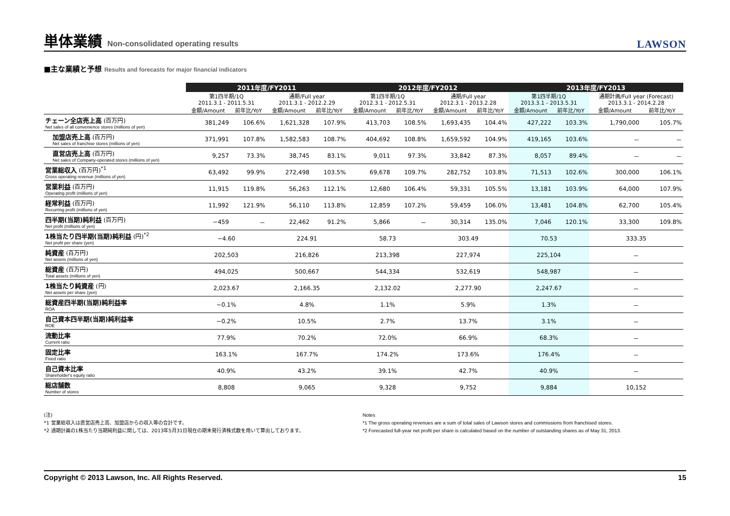単体業績 Non-consolidated operating results
LAWSON
■主な業績と予想 Results and forecasts for major financial indicators
| | 2011年度/FY2011 | | | | 2012年度/FY2012 | | | | 2013年度/FY2013 | | | |
| --- | --- | --- | --- | --- | --- | --- | --- | --- | --- | --- | --- | --- |
| | 第1四半期/1Q 2011.3.1 - 2011.5.31 | | 通期/Full year 2011.3.1 - 2012.2.29 | | 第1四半期/1Q 2012.3.1 - 2012.5.31 | | 通期/Full year 2012.3.1 - 2013.2.28 | | 第1四半期/1Q 2013.3.1 - 2013.5.31 | | 通期計画/Full year (Forecast) 2013.3.1 - 2014.2.28 | |
| | 金額/Amount | 前年比/YoY | 金額/Amount | 前年比/YoY | 金額/Amount | 前年比/YoY | 金額/Amount | 前年比/YoY | 金額/Amount | 前年比/YoY | 金額/Amount | 前年比/YoY |
| チェーン全店売上高 (百万円) Net sales of all convenience stores (millions of yen) | 381,249 | 106.6% | 1,621,328 | 107.9% | 413,703 | 108.5% | 1,693,435 | 104.4% | 427,222 | 103.3% | 1,790,000 | 105.7% |
| 加盟店売上高 (百万円) Net sales of franchise stores (millions of yen) | 371,991 | 107.8% | 1,582,583 | 108.7% | 404,692 | 108.8% | 1,659,592 | 104.9% | 419,165 | 103.6% | － | － |
| 直営店売上高 (百万円) Net sales of Company-operated stores (millions of yen) | 9,257 | 73.3% | 38,745 | 83.1% | 9,011 | 97.3% | 33,842 | 87.3% | 8,057 | 89.4% | － | － |
| 営業総収入 (百万円)<sup>*1</sup> Gross operating revenue (millions of yen) | 63,492 | 99.9% | 272,498 | 103.5% | 69,678 | 109.7% | 282,752 | 103.8% | 71,513 | 102.6% | 300,000 | 106.1% |
| 営業利益 (百万円) Operating profit (millions of yen) | 11,915 | 119.8% | 56,263 | 112.1% | 12,680 | 106.4% | 59,331 | 105.5% | 13,181 | 103.9% | 64,000 | 107.9% |
| 経常利益 (百万円) Recurring profit (millions of yen) | 11,992 | 121.9% | 56,110 | 113.8% | 12,859 | 107.2% | 59,459 | 106.0% | 13,481 | 104.8% | 62,700 | 105.4% |
| 四半期(当期)純利益 (百万円) Net profit (millions of yen) | −459 | － | 22,462 | 91.2% | 5,866 | － | 30,314 | 135.0% | 7,046 | 120.1% | 33,300 | 109.8% |
| 1株当たり四半期(当期)純利益 (円)<sup>*2</sup> Net profit per share (yen) | −4.60 | | 224.91 | | 58.73 | | 303.49 | | 70.53 | | 333.35 | |
| 純資産 (百万円) Net assets (millions of yen) | 202,503 | | 216,826 | | 213,398 | | 227,974 | | 225,104 | | － | |
| 総資産 (百万円) Total assets (millions of yen) | 494,025 | | 500,667 | | 544,334 | | 532,619 | | 548,987 | | － | |
| 1株当たり純資産 (円) Net assets per share (yen) | 2,023.67 | | 2,166.35 | | 2,132.02 | | 2,277.90 | | 2,247.67 | | － | |
| 総資産四半期(当期)純利益率 ROA | −0.1% | | 4.8% | | 1.1% | | 5.9% | | 1.3% | | － | |
| 自己資本四半期(当期)純利益率 ROE | −0.2% | | 10.5% | | 2.7% | | 13.7% | | 3.1% | | － | |
| 流動比率 Current ratio | 77.9% | | 70.2% | | 72.0% | | 66.9% | | 68.3% | | － | |
| 固定比率 Fixed ratio | 163.1% | | 167.7% | | 174.2% | | 173.6% | | 176.4% | | － | |
| 自己資本比率 Shareholder's equity ratio | 40.9% | | 43.2% | | 39.1% | | 42.7% | | 40.9% | | － | |
| 総店舗数 Number of stores | 8,808 | | 9,065 | | 9,328 | | 9,752 | | 9,884 | | 10,152 | |
(注)
*1 営業総収入は直営店売上高、加盟店からの収入等の合計です。
*2 通期計画の1株当たり当期純利益に関しては、2013年5月31日現在の期末発行済株式数を用いて算出しております。
Notes
*1 The gross operating revenues are a sum of total sales of Lawson stores and commissions from franchised stores.
*2 Forecasted full-year net profit per share is calculated based on the number of outstanding shares as of May 31, 2013.
Copyright © 2013 Lawson, Inc. All Rights Reserved. 15